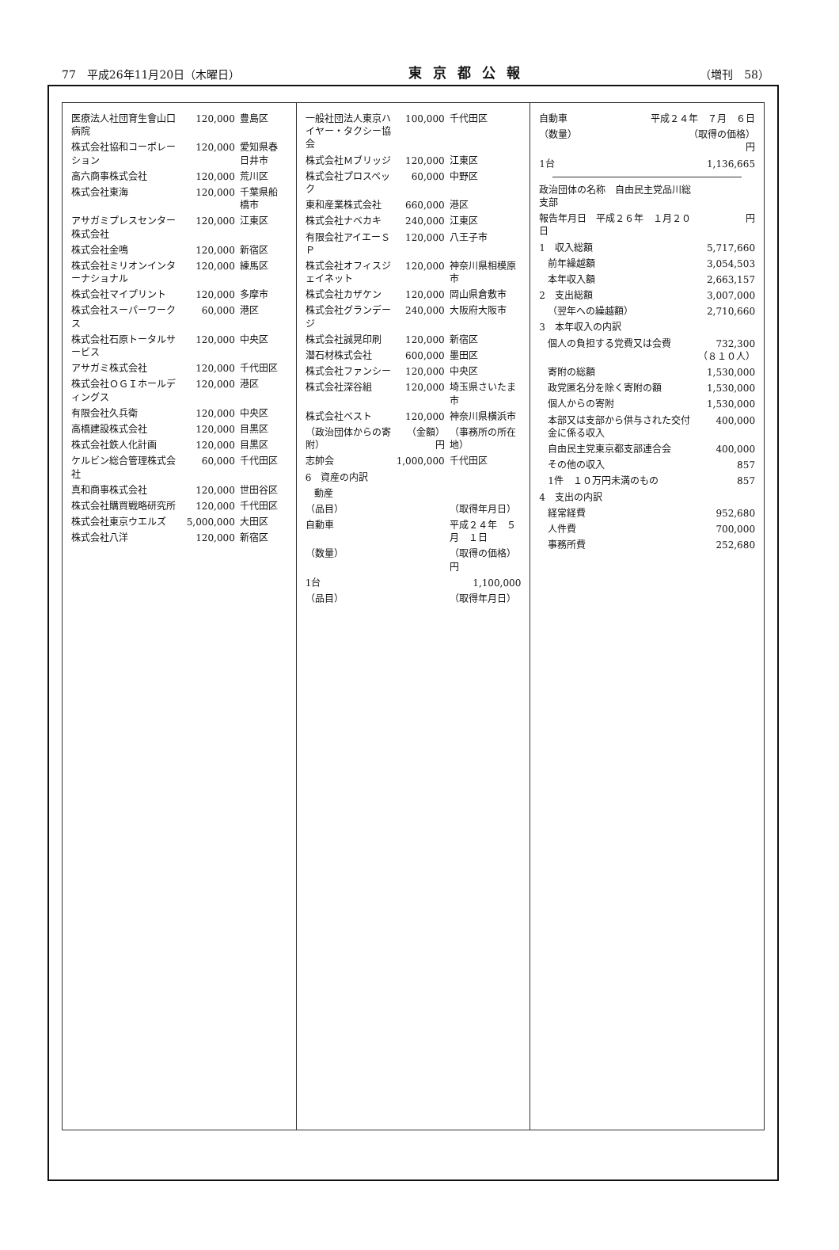77　平成26年11月20日（木曜日） 東京都公報 （増刊　58）
| 医療法人社団育生會山口病院 | 120,000 | 豊島区 |
| 株式会社協和コーポレーション | 120,000 | 愛知県春日井市 |
| 高六商事株式会社 | 120,000 | 荒川区 |
| 株式会社東海 | 120,000 | 千葉県船橋市 |
| アサガミプレスセンター株式会社 | 120,000 | 江東区 |
| 株式会社金鳴 | 120,000 | 新宿区 |
| 株式会社ミリオンインターナショナル | 120,000 | 練馬区 |
| 株式会社マイプリント | 120,000 | 多摩市 |
| 株式会社スーパーワークス | 60,000 | 港区 |
| 株式会社石原トータルサービス | 120,000 | 中央区 |
| アサガミ株式会社 | 120,000 | 千代田区 |
| 株式会社ＯＧＩホールディングス | 120,000 | 港区 |
| 有限会社久兵衛 | 120,000 | 中央区 |
| 高橋建設株式会社 | 120,000 | 目黒区 |
| 株式会社鉄人化計画 | 120,000 | 目黒区 |
| ケルビン総合管理株式会社 | 60,000 | 千代田区 |
| 真和商事株式会社 | 120,000 | 世田谷区 |
| 株式会社購買戦略研究所 | 120,000 | 千代田区 |
| 株式会社東京ウエルズ | 5,000,000 | 大田区 |
| 株式会社八洋 | 120,000 | 新宿区 |
| 一般社団法人東京ハイヤー・タクシー協会 | 100,000 | 千代田区 |
| 株式会社Ｍブリッジ | 120,000 | 江東区 |
| 株式会社プロスペック | 60,000 | 中野区 |
| 東和産業株式会社 | 660,000 | 港区 |
| 株式会社ナベカキ | 240,000 | 江東区 |
| 有限会社アイエーＳＰ | 120,000 | 八王子市 |
| 株式会社オフィスジェイネット | 120,000 | 神奈川県相模原市 |
| 株式会社カザケン | 120,000 | 岡山県倉敷市 |
| 株式会社グランデージ | 240,000 | 大阪府大阪市 |
| 株式会社誠晃印刷 | 120,000 | 新宿区 |
| 潜石材株式会社 | 600,000 | 墨田区 |
| 株式会社ファンシー | 120,000 | 中央区 |
| 株式会社深谷組 | 120,000 | 埼玉県さいたま市 |
| 株式会社ベスト | 120,000 | 神奈川県横浜市 |
| （政治団体からの寄附） | （金額） 円 | （事務所の所在地） |
| 志帥会 | 1,000,000 | 千代田区 |
| 6 資産の内訳 | | |
| 動産 | | |
| （品目） | | （取得年月日） |
| 自動車 | | 平成２４年 ５月 １日 |
| （数量） | | （取得の価格） 円 |
| 1台 | | 1,100,000 |
| （品目） | | （取得年月日） |
| 自動車 | 平成２４年 ７月 ６日 |
| （数量） | （取得の価格） 円 |
| 1台 | 1,136,665 |
| 政治団体の名称 自由民主党品川総支部 | |
| 報告年月日 平成２６年 １月２０日 | 円 |
| 1 収入総額 | 5,717,660 |
| 前年繰越額 | 3,054,503 |
| 本年収入額 | 2,663,157 |
| 2 支出総額 | 3,007,000 |
| （翌年への繰越額） | 2,710,660 |
| 3 本年収入の内訳 | |
| 個人の負担する党費又は会費 | 732,300 （８１０人） |
| 寄附の総額 | 1,530,000 |
| 政党匿名分を除く寄附の額 | 1,530,000 |
| 個人からの寄附 | 1,530,000 |
| 本部又は支部から供与された交付金に係る収入 | 400,000 |
| 自由民主党東京都支部連合会 | 400,000 |
| その他の収入 | 857 |
| 1件 １０万円未満のもの | 857 |
| 4 支出の内訳 | |
| 経常経費 | 952,680 |
| 人件費 | 700,000 |
| 事務所費 | 252,680 |